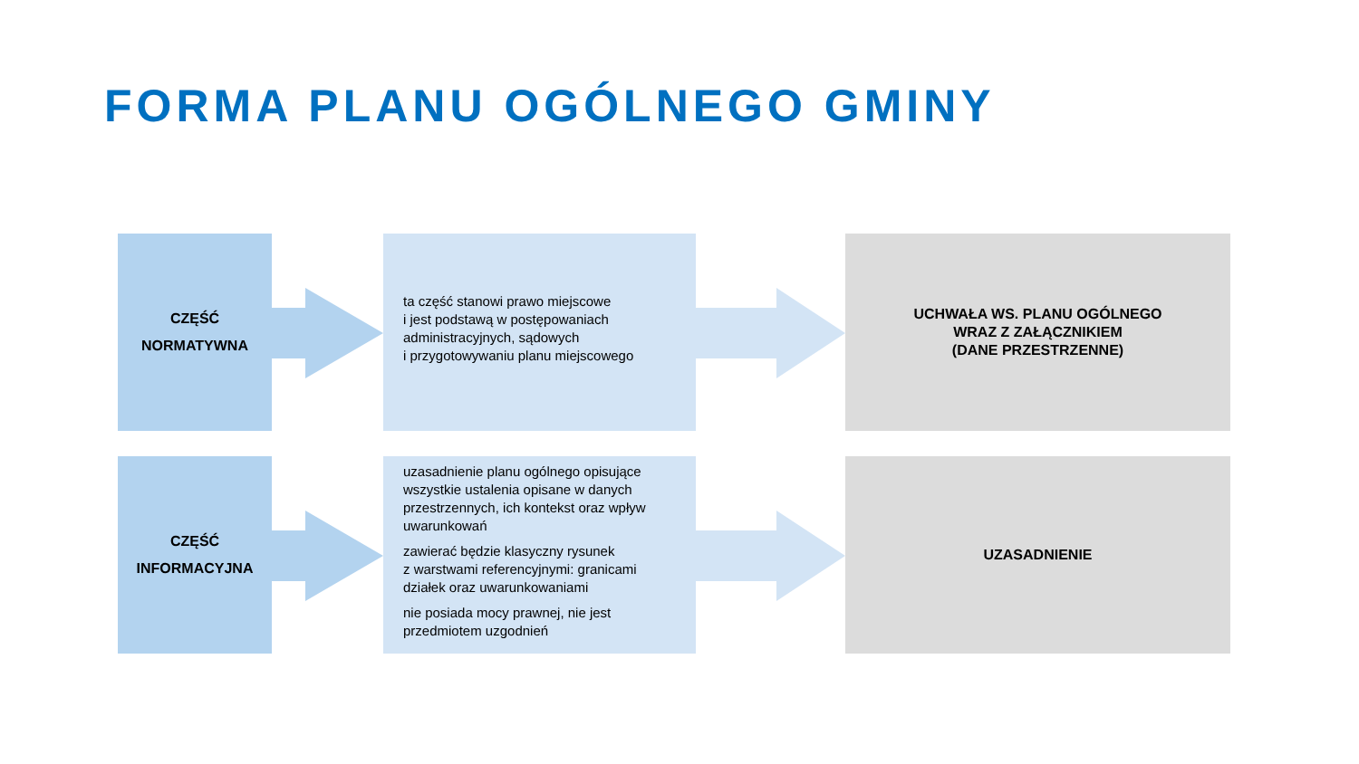FORMA PLANU OGÓLNEGO GMINY
CZĘŚĆ
NORMATYWNA
ta część stanowi prawo miejscowe
i jest podstawą w postępowaniach administracyjnych, sądowych
i przygotowywaniu planu miejscowego
UCHWAŁA WS. PLANU OGÓLNEGO
WRAZ Z ZAŁĄCZNIKIEM
(DANE PRZESTRZENNE)
CZĘŚĆ
INFORMACYJNA
uzasadnienie planu ogólnego opisujące wszystkie ustalenia opisane w danych przestrzennych, ich kontekst oraz wpływ uwarunkowań
zawierać będzie klasyczny rysunek
z warstwami referencyjnymi: granicami działek oraz uwarunkowaniami
nie posiada mocy prawnej, nie jest przedmiotem uzgodnień
UZASADNIENIE